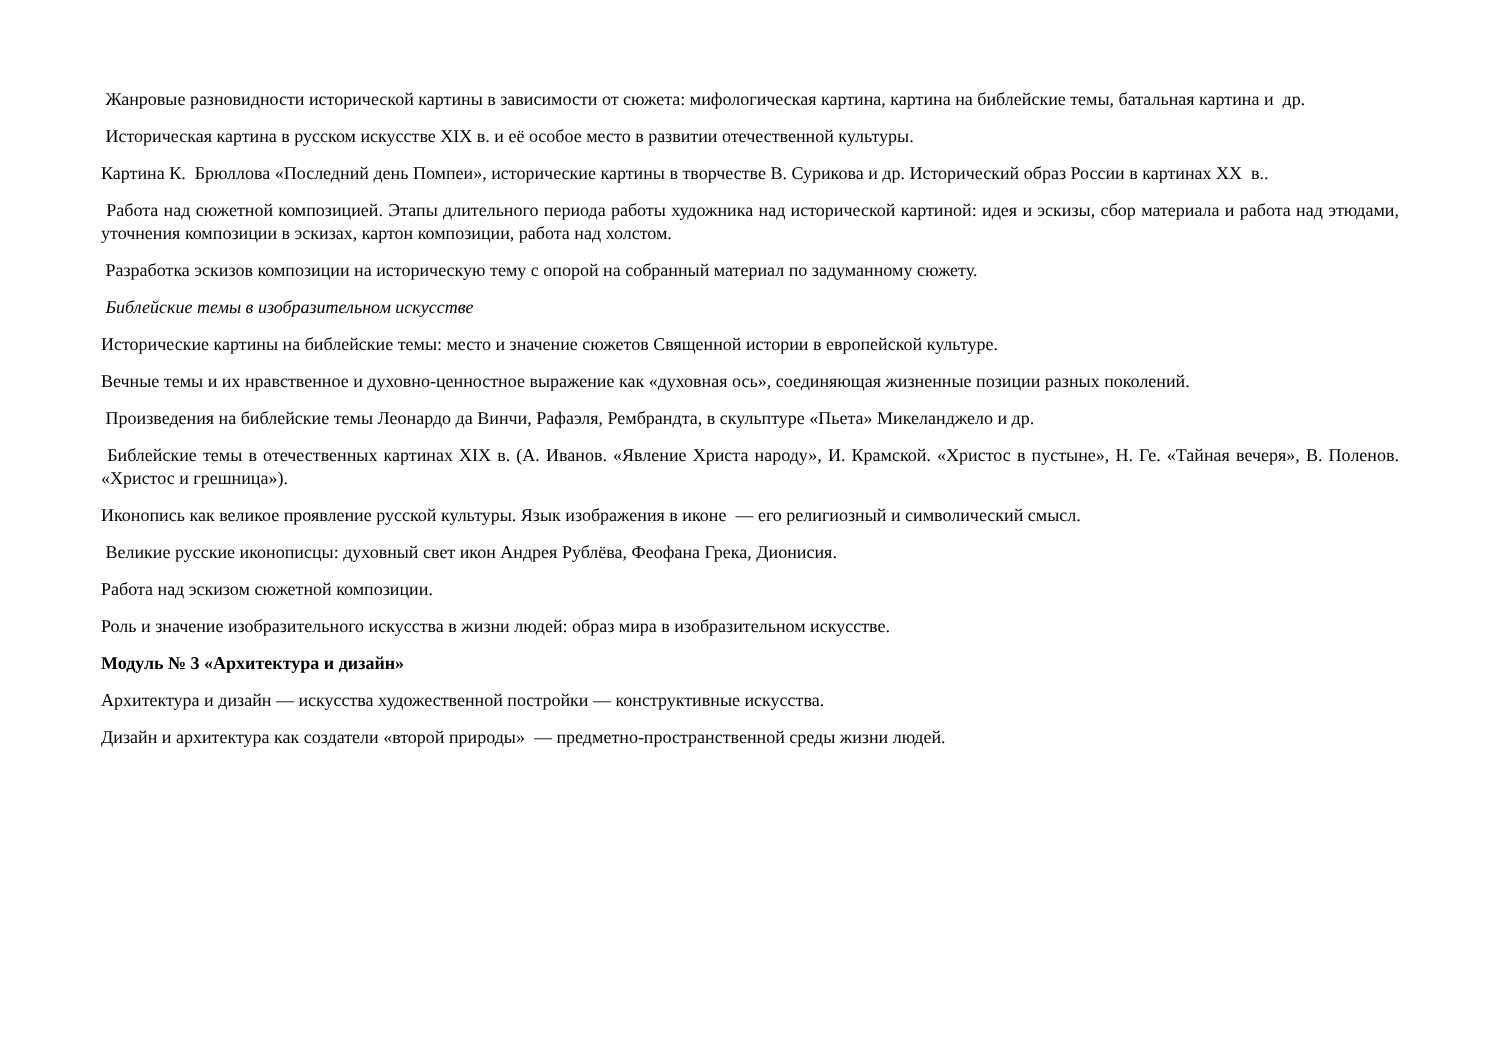Жанровые разновидности исторической картины в зависимости от сюжета: мифологическая картина, картина на библейские темы, батальная картина и др.
Историческая картина в русском искусстве XIX в. и её особое место в развитии отечественной культуры.
Картина К. Брюллова «Последний день Помпеи», исторические картины в творчестве В. Сурикова и др. Исторический образ России в картинах XX в..
Работа над сюжетной композицией. Этапы длительного периода работы художника над исторической картиной: идея и эскизы, сбор материала и работа над этюдами, уточнения композиции в эскизах, картон композиции, работа над холстом.
Разработка эскизов композиции на историческую тему с опорой на собранный материал по задуманному сюжету.
Библейские темы в изобразительном искусстве
Исторические картины на библейские темы: место и значение сюжетов Священной истории в европейской культуре.
Вечные темы и их нравственное и духовно-ценностное выражение как «духовная ось», соединяющая жизненные позиции разных поколений.
Произведения на библейские темы Леонардо да Винчи, Рафаэля, Рембрандта, в скульптуре «Пьета» Микеланджело и др.
Библейские темы в отечественных картинах XIX в. (А. Иванов. «Явление Христа народу», И. Крамской. «Христос в пустыне», Н. Ге. «Тайная вечеря», В. Поленов. «Христос и грешница»).
Иконопись как великое проявление русской культуры. Язык изображения в иконе — его религиозный и символический смысл.
Великие русские иконописцы: духовный свет икон Андрея Рублёва, Феофана Грека, Дионисия.
Работа над эскизом сюжетной композиции.
Роль и значение изобразительного искусства в жизни людей: образ мира в изобразительном искусстве.
Модуль № 3 «Архитектура и дизайн»
Архитектура и дизайн — искусства художественной постройки — конструктивные искусства.
Дизайн и архитектура как создатели «второй природы» — предметно-пространственной среды жизни людей.